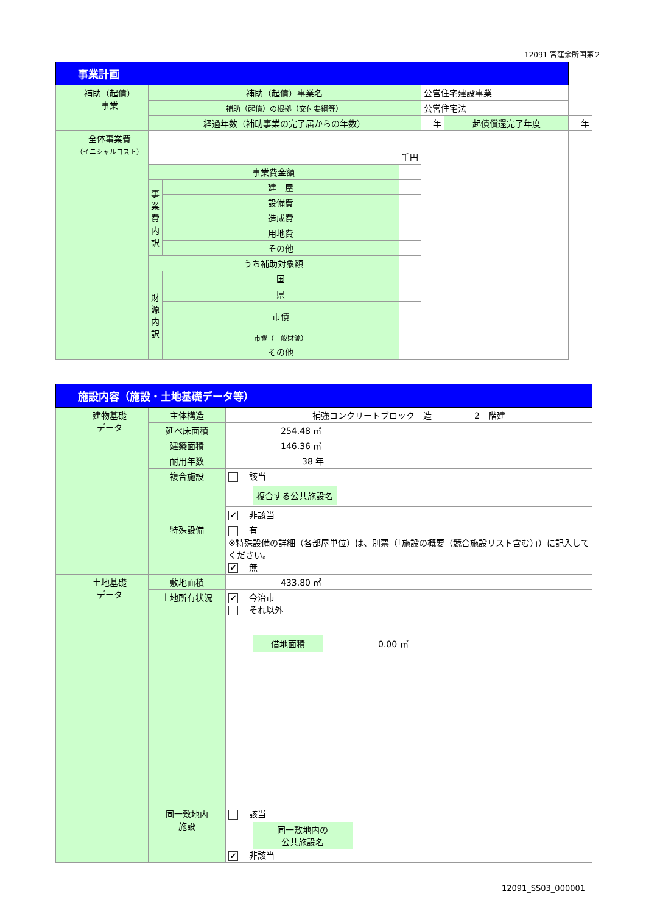12091 宮窪余所国第２
| 事業計画 | | | | | | | | |
| | 補助（起債） 事業 | 補助（起債）事業名 | | | 公営住宅建設事業 | | | |
| | | 補助（起債）の根拠（交付要綱等） | | | 公営住宅法 | | | |
| | | 経過年数（補助事業の完了届からの年数） | | | | 年 | 起債償還完了年度 | 年 |
| | 全体事業費 （イニシャルコスト） | 千円 | | | | | | |
| | | 事業費金額 | | | | | | |
| | | 事業費内訳 | 建 屋 | | | | | |
| | | | 設備費 | | | | | |
| | | | 造成費 | | | | | |
| | | | 用地費 | | | | | |
| | | | その他 | | | | | |
| | | うち補助対象額 | | | | | | |
| | | 財源内訳 | 国 | | | | | |
| | | | 県 | | | | | |
| | | | 市債 | | | | | |
| | | | 市費（一般財源） | | | | | |
| | | | その他 | | | | | |
| 施設内容（施設・土地基礎データ等） | | | |
| | 建物基礎 データ | 主体構造 | 補強コンクリートブロック 造 2 階建 |
| | | 延べ床面積 | 254.48 ㎡ |
| | | 建築面積 | 146.36 ㎡ |
| | | 耐用年数 | 38 年 |
| | | 複合施設 | 該当 複合する公共施設名 |
| | | | ✔ 非該当 |
| | | 特殊設備 | 有 ※特殊設備の詳細（各部屋単位）は、別票（「施設の概要（競合施設リスト含む）」）に記入してください。 ✔ 無 |
| | 土地基礎 データ | 敷地面積 | 433.80 ㎡ |
| | | 土地所有状況 | ✔ 今治市 それ以外 借地面積 0.00 ㎡ |
| | | 同一敷地内 施設 | 該当 同一敷地内の 公共施設名 ✔ 非該当 |
12091_SS03_000001